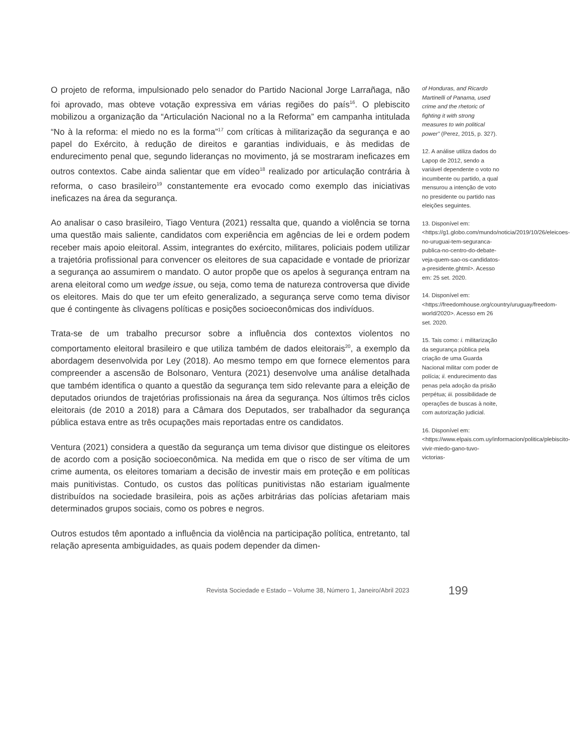O projeto de reforma, impulsionado pelo senador do Partido Nacional Jorge Larrañaga, não foi aprovado, mas obteve votação expressiva em várias regiões do país<sup>16</sup>. O plebiscito mobilizou a organização da “Articulación Nacional no a la Reforma” em campanha intitulada “No à la reforma: el miedo no es la forma”<sup>17</sup> com críticas à militarização da segurança e ao papel do Exército, à redução de direitos e garantias individuais, e às medidas de endurecimento penal que, segundo lideranças no movimento, já se mostraram ineficazes em outros contextos. Cabe ainda salientar que em vídeo<sup>18</sup> realizado por articulação contrária à reforma, o caso brasileiro<sup>19</sup> constantemente era evocado como exemplo das iniciativas ineficazes na área da segurança.
Ao analisar o caso brasileiro, Tiago Ventura (2021) ressalta que, quando a violência se torna uma questão mais saliente, candidatos com experiência em agências de lei e ordem podem receber mais apoio eleitoral. Assim, integrantes do exército, militares, policiais podem utilizar a trajetória profissional para convencer os eleitores de sua capacidade e vontade de priorizar a segurança ao assumirem o mandato. O autor propõe que os apelos à segurança entram na arena eleitoral como um wedge issue, ou seja, como tema de natureza controversa que divide os eleitores. Mais do que ter um efeito generalizado, a segurança serve como tema divisor que é contingente às clivagens políticas e posições socioeconômicas dos indivíduos.
Trata-se de um trabalho precursor sobre a influência dos contextos violentos no comportamento eleitoral brasileiro e que utiliza também de dados eleitorais<sup>20</sup>, a exemplo da abordagem desenvolvida por Ley (2018). Ao mesmo tempo em que fornece elementos para compreender a ascensão de Bolsonaro, Ventura (2021) desenvolve uma análise detalhada que também identifica o quanto a questão da segurança tem sido relevante para a eleição de deputados oriundos de trajetórias profissionais na área da segurança. Nos últimos três ciclos eleitorais (de 2010 a 2018) para a Câmara dos Deputados, ser trabalhador da segurança pública estava entre as três ocupações mais reportadas entre os candidatos.
Ventura (2021) considera a questão da segurança um tema divisor que distingue os eleitores de acordo com a posição socioeconômica. Na medida em que o risco de ser vítima de um crime aumenta, os eleitores tomariam a decisão de investir mais em proteção e em políticas mais punitivistas. Contudo, os custos das políticas punitivistas não estariam igualmente distribuídos na sociedade brasileira, pois as ações arbitrárias das polícias afetariam mais determinados grupos sociais, como os pobres e negros.
Outros estudos têm apontado a influência da violência na participação política, entretanto, tal relação apresenta ambiguidades, as quais podem depender da dimen-
of Honduras, and Ricardo Martinelli of Panama, used crime and the rhetoric of fighting it with strong measures to win political power” (Perez, 2015, p. 327).
12. A análise utiliza dados do Lapop de 2012, sendo a variável dependente o voto no incumbente ou partido, a qual mensurou a intenção de voto no presidente ou partido nas eleições seguintes.
13. Disponível em: <https://g1.globo.com/mundo/noticia/2019/10/26/eleicoes-no-uruguai-tem-seguranca-publica-no-centro-do-debate-veja-quem-sao-os-candidatos-a-presidente.ghtml>. Acesso em: 25 set. 2020.
14. Disponível em: <https://freedomhouse.org/country/uruguay/freedom-world/2020>. Acesso em 26 set. 2020.
15. Tais como: i. militarização da segurança pública pela criação de uma Guarda Nacional militar com poder de polícia; ii. endurecimento das penas pela adoção da prisão perpétua; iii. possibilidade de operações de buscas à noite, com autorização judicial.
16. Disponível em: <https://www.elpais.com.uy/informacion/politica/plebiscito-vivir-miedo-gano-tuvo-victorias-
Revista Sociedade e Estado – Volume 38, Número 1, Janeiro/Abril 2023
199